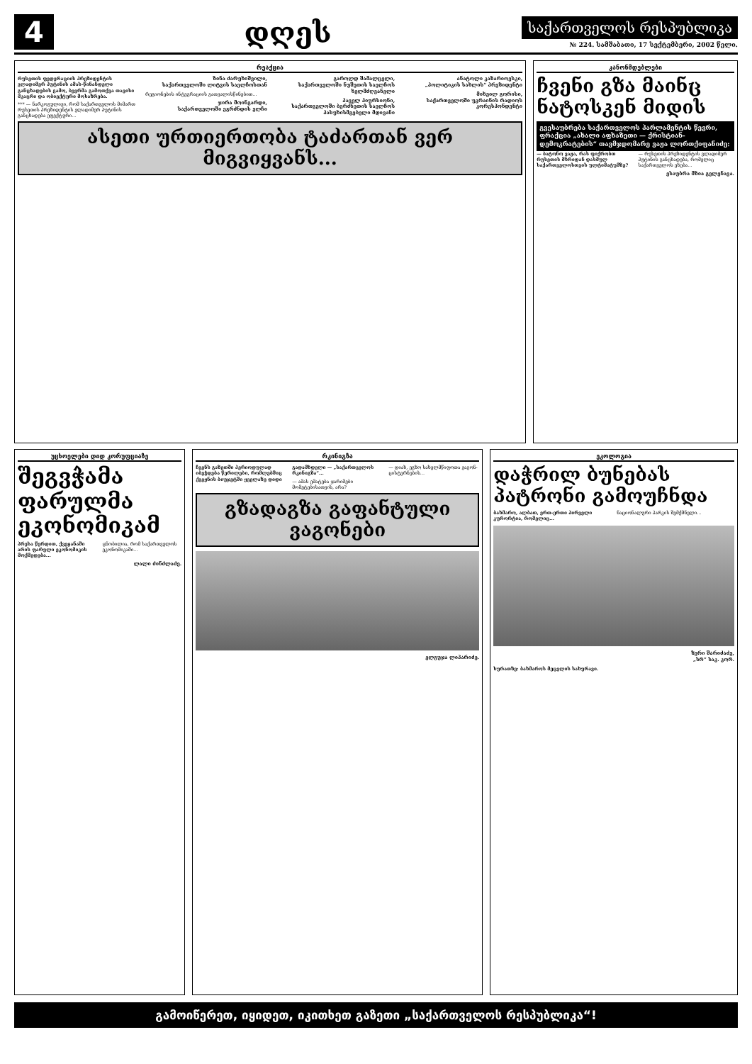4 დღეს
საქართველოს რესპუბლიკა
№ 224. სამშაბათი, 17 სექტემბერი, 2002 წელი.
რეაქცია
რუსეთის ფედერაციის პრეზიდენტის ვლადიმერ პუტინის ამას-წინანდელი განცხადების გამო, ბევრმა გამოთქვა თავისი მკაცრი და ობიექტური მოსაზრება.
*** — ნარკოგულივი, რომ საქართველოს მიმართ რუსეთის პრეზიდენტის ვლადიმერ პუტინის განცხადება ეფექტური...
ზინა ძარუხიშვილი,
საქართველოში ლიტვის საელჩოსთან
რეგიონების ინტეგრაციის გათვალისწინებით...
ჯირა მოინგარდი,
საქართველოში ეგრძნდის ელჩი
გაროლდ შამალცელი,
საქართველოში ნუშეთის საელჩოს ხელმძღვანელი
პაველ პიურსიონი,
საქართველოში ბერძნეთის საელჩოს პასუხისმგებელი მდივანი
ანატოლი კაზარიოვსკი,
„პოლიტიკის სახლის“ პრეზიდენტი
მიხეილ გორისი,
საქართველოში უკრაინის რადიოს კორესპონდენტი
ასეთი ურთიერთობა ტაძართან ვერ მიგვიყვანს...
კანონმდებლები
ჩვენი გზა მაინც ნატოსკენ მიდის
გვესაუბრება საქართველოს პარლამენტის წევრი, ფრაქცია „ახალი აფხაზეთი — ქრისტიან-დემოკრატების“ თავმჯდომარე ვაჟა ლორთქიფანიძე:
— ბატონო ვაჟა, რას ფიქრობთ რუსეთის მხრიდან დასმულ საქართველოსთვის ულტიმატუმზე?
— რუსეთის პრეზიდენტის ვლადიმერ პუტინის განცხადება, რომელიც საქართველოს ეხება...
ესაუბრა მზია გელენავა.
უცხოელები დიდ კორუფციაზე
შეგვჭამა ფარულმა ეკონომიკამ
პრესა წერდით, ქვეყანაში არის ფარული ეკონომიკის მოქმედება...
ცნობილია, რომ საქართველოს ეკონომიკაში...
ლალი ძინძლაძე.
რკინიგზა
ჩვენს გაზეთში პერიოდულად იბეჭდება წერილები, რომლებშიც ქვეყნის ბიუჯეტში ყველაზე დიდი გადამხდელი — „საქართველოს რკინიგზა“...
— ამას ემატება ჯარიმები მომეტებისათვის, არა?
— დიახ, ეგზო სახელმწიფოთა ვაგონ-ცისტერნების...
გზადაგზა გაფანტული ვაგონები
ელგუჯა ლიპარიძე.
ეკოლოგია
დაჭრილ ბუნებას პატრონი გამოუჩნდა
ბახმარო, ალბათ, ერთ-ერთი პირველი კურორტია, რომელიც...
ნაციონალური პარკის შემქმნელი...
ზერი შარიძაძე,
„სრ“ საკ. კორ.
სურათზე: ბახმაროს მეცვლის სახურავი.
გამოიწერეთ, იყიდეთ, იკითხეთ გაზეთი „საქართველოს რესპუბლიკა“!